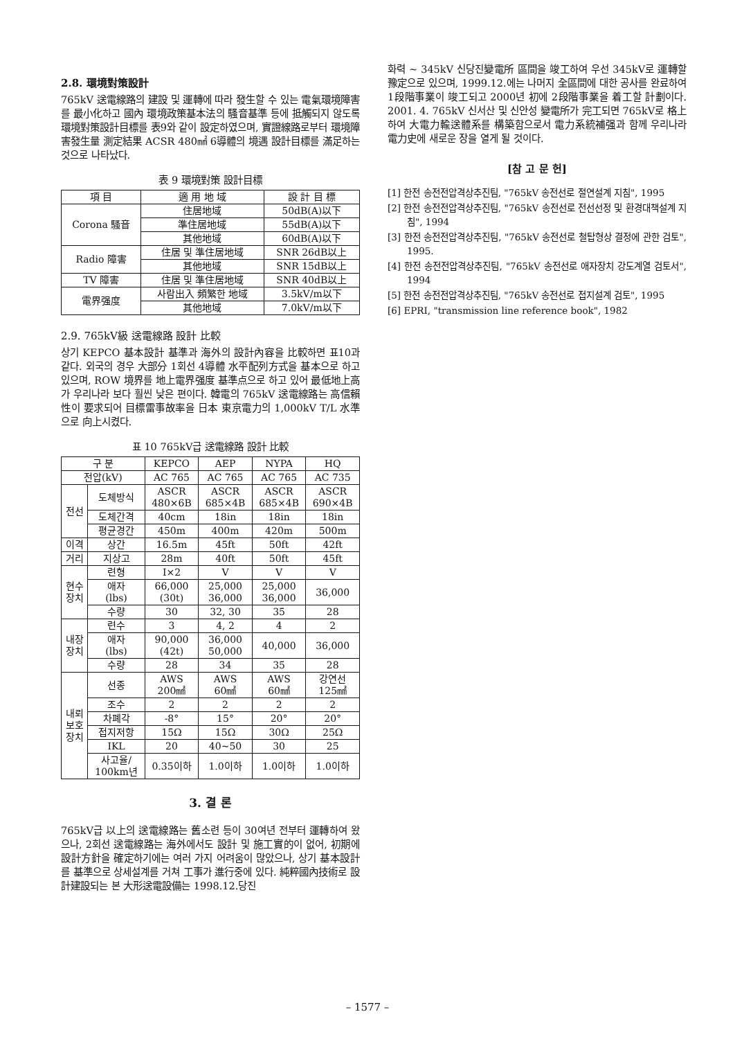2.8. 環境對策設計
765kV 送電線路의 建設 및 運轉에 따라 發生할 수 있는 電氣環境障害를 最小化하고 國內 環境政策基本法의 騷音基準 등에 抵觸되지 않도록 環境對策設計目標를 表9와 같이 設定하였으며, 實證線路로부터 環境障害發生量 測定結果 ACSR 480㎟ 6導體의 境遇 設計目標를 滿足하는 것으로 나타났다.
表 9 環境對策 設計目標
| 項 目 | 適 用 地 域 | 設 計 目 標 |
| --- | --- | --- |
| Corona 騷音 | 住居地域 | 50dB(A)以下 |
| | 準住居地域 | 55dB(A)以下 |
| | 其他地域 | 60dB(A)以下 |
| Radio 障害 | 住居 및 準住居地域 | SNR 26dB以上 |
| | 其他地域 | SNR 15dB以上 |
| TV 障害 | 住居 및 準住居地域 | SNR 40dB以上 |
| 電界强度 | 사람出入 頻繁한 地域 | 3.5kV/m以下 |
| | 其他地域 | 7.0kV/m以下 |
2.9. 765kV級 送電線路 設計 比較
상기 KEPCO 基本設計 基準과 海外의 設計內容을 比較하면 표10과 같다. 외국의 경우 大部分 1회선 4導體 水平配列方式을 基本으로 하고 있으며, ROW 境界를 地上電界强度 基準点으로 하고 있어 最低地上高가 우리나라 보다 훨씬 낮은 편이다. 韓電의 765kV 送電線路는 高信賴性이 要求되어 目標雷事故率을 日本 東京電力의 1,000kV T/L 水準으로 向上시켰다.
표 10 765kV급 送電線路 設計 比較
| 구 분 | | KEPCO | AEP | NYPA | HQ |
| --- | --- | --- | --- | --- | --- |
| 전압(kV) | | AC 765 | AC 765 | AC 765 | AC 735 |
| 전선 | 도체방식 | ASCR 480×6B | ASCR 685×4B | ASCR 685×4B | ASCR 690×4B |
| | 도체간격 | 40cm | 18in | 18in | 18in |
| | 평균경간 | 450m | 400m | 420m | 500m |
| 이격 | 상간 | 16.5m | 45ft | 50ft | 42ft |
| 거리 | 지상고 | 28m | 40ft | 50ft | 45ft |
| 현수 장치 | 련형 | I×2 | V | V | V |
| | 애자 (lbs) | 66,000 (30t) | 25,000 36,000 | 25,000 36,000 | 36,000 |
| | 수량 | 30 | 32, 30 | 35 | 28 |
| 내장 장치 | 련수 | 3 | 4, 2 | 4 | 2 |
| | 애자 (lbs) | 90,000 (42t) | 36,000 50,000 | 40,000 | 36,000 |
| | 수량 | 28 | 34 | 35 | 28 |
| 내뢰 보호 장치 | 선종 | AWS 200㎟ | AWS 60㎟ | AWS 60㎟ | 강연선 125㎟ |
| | 조수 | 2 | 2 | 2 | 2 |
| | 차폐각 | -8° | 15° | 20° | 20° |
| | 접지저항 | 15Ω | 15Ω | 30Ω | 25Ω |
| | IKL | 20 | 40~50 | 30 | 25 |
| | 사고율/ 100km년 | 0.35이하 | 1.0이하 | 1.0이하 | 1.0이하 |
3. 결 론
765kV급 以上의 送電線路는 舊소련 등이 30여년 전부터 運轉하여 왔으나, 2회선 送電線路는 海外에서도 設計 및 施工實的이 없어, 初期에 設計方針을 確定하기에는 여러 가지 어려움이 많았으나, 상기 基本設計를 基準으로 상세설계를 거쳐 工事가 進行중에 있다. 純粹國內技術로 設計建設되는 본 大形送電設備는 1998.12.당진
화력 ~ 345kV 신당진變電所 區間을 竣工하여 우선 345kV로 運轉할 豫定으로 있으며, 1999.12.에는 나머지 全區間에 대한 공사를 완료하여 1段階事業이 竣工되고 2000년 初에 2段階事業을 着工할 計劃이다. 2001. 4. 765kV 신서산 및 신안성 變電所가 完工되면 765kV로 格上하여 大電力輸送體系를 構築함으로서 電力系統補强과 함께 우리나라 電力史에 새로운 장을 열게 될 것이다.
[참 고 문 헌]
[1] 한전 송전전압격상추진팀, "765kV 송전선로 절연설계 지침", 1995
[2] 한전 송전전압격상추진팀, "765kV 송전선로 전선선정 및 환경대책설계 지침", 1994
[3] 한전 송전전압격상추진팀, "765kV 송전선로 철탑형상 결정에 관한 검토", 1995.
[4] 한전 송전전압격상추진팀, "765kV 송전선로 애자장치 강도계열 검토서", 1994
[5] 한전 송전전압격상추진팀, "765kV 송전선로 접지설계 검토", 1995
[6] EPRI, "transmission line reference book", 1982
– 1577 –